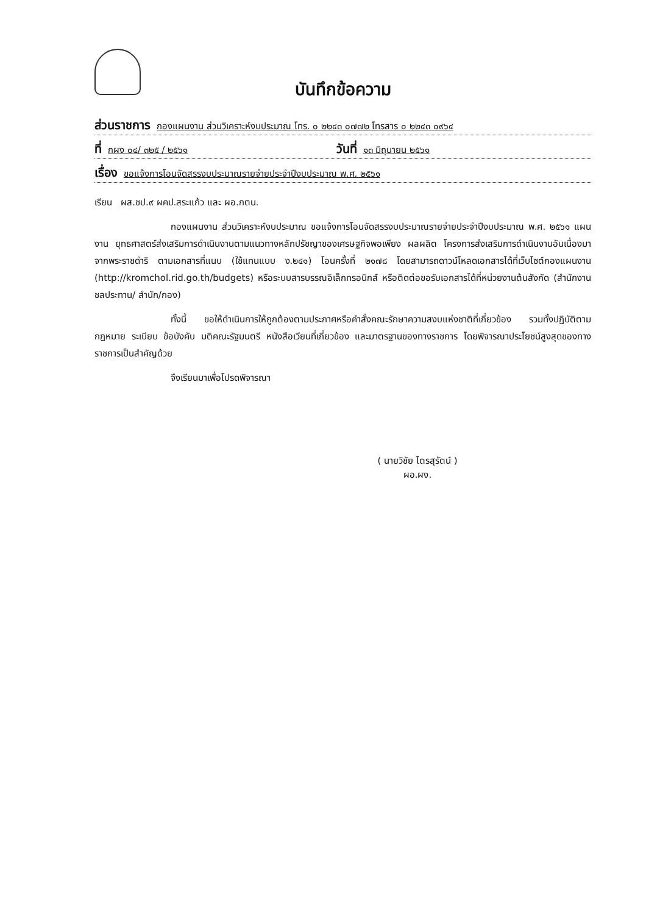บันทึกข้อความ
ส่วนราชการ กองแผนงาน ส่วนวิเคราะห์งบประมาณ โทร. ๐ ๒๒๔๓ ๐๗๗๒ โทรสาร ๐ ๒๒๔๓ ๐๙๖๔
ที่ กผง ๐๔/ ๓๒๕ / ๒๕๖๑ วันที่ ๑๓ มิถุนายน ๒๕๖๑
เรื่อง ขอแจ้งการโอนจัดสรรงบประมาณรายจ่ายประจำปีงบประมาณ พ.ศ. ๒๕๖๑
เรียน ผส.ชป.๙ ผคป.สระแก้ว และ ผอ.กตน.
กองแผนงาน ส่วนวิเคราะห์งบประมาณ ขอแจ้งการโอนจัดสรรงบประมาณรายจ่ายประจำปีงบประมาณ พ.ศ. ๒๕๖๑ แผนงาน ยุทธศาสตร์ส่งเสริมการดำเนินงานตามแนวทางหลักปรัชญาของเศรษฐกิจพอเพียง ผลผลิต โครงการส่งเสริมการดำเนินงานอันเนื่องมาจากพระราชดำริ ตามเอกสารที่แนบ (ใช้แทนแบบ ง.๒๔๑) โอนครั้งที่ ๒๑๗๘ โดยสามารถดาวน์โหลดเอกสารได้ที่เว็บไซต์กองแผนงาน (http://kromchol.rid.go.th/budgets) หรือระบบสารบรรณอิเล็กทรอนิกส์ หรือติดต่อขอรับเอกสารได้ที่หน่วยงานต้นสังกัด (สำนักงานชลประทาน/ สำนัก/กอง)
ทั้งนี้ ขอให้ดำเนินการให้ถูกต้องตามประกาศหรือคำสั่งคณะรักษาความสงบแห่งชาติที่เกี่ยวข้อง รวมทั้งปฏิบัติตามกฎหมาย ระเบียบ ข้อบังคับ มติคณะรัฐมนตรี หนังสือเวียนที่เกี่ยวข้อง และมาตรฐานของทางราชการ โดยพิจารณาประโยชน์สูงสุดของทางราชการเป็นสำคัญด้วย
จึงเรียนมาเพื่อโปรดพิจารณา
( นายวิชัย ไตรสุรัตน์ )
ผอ.ผง.